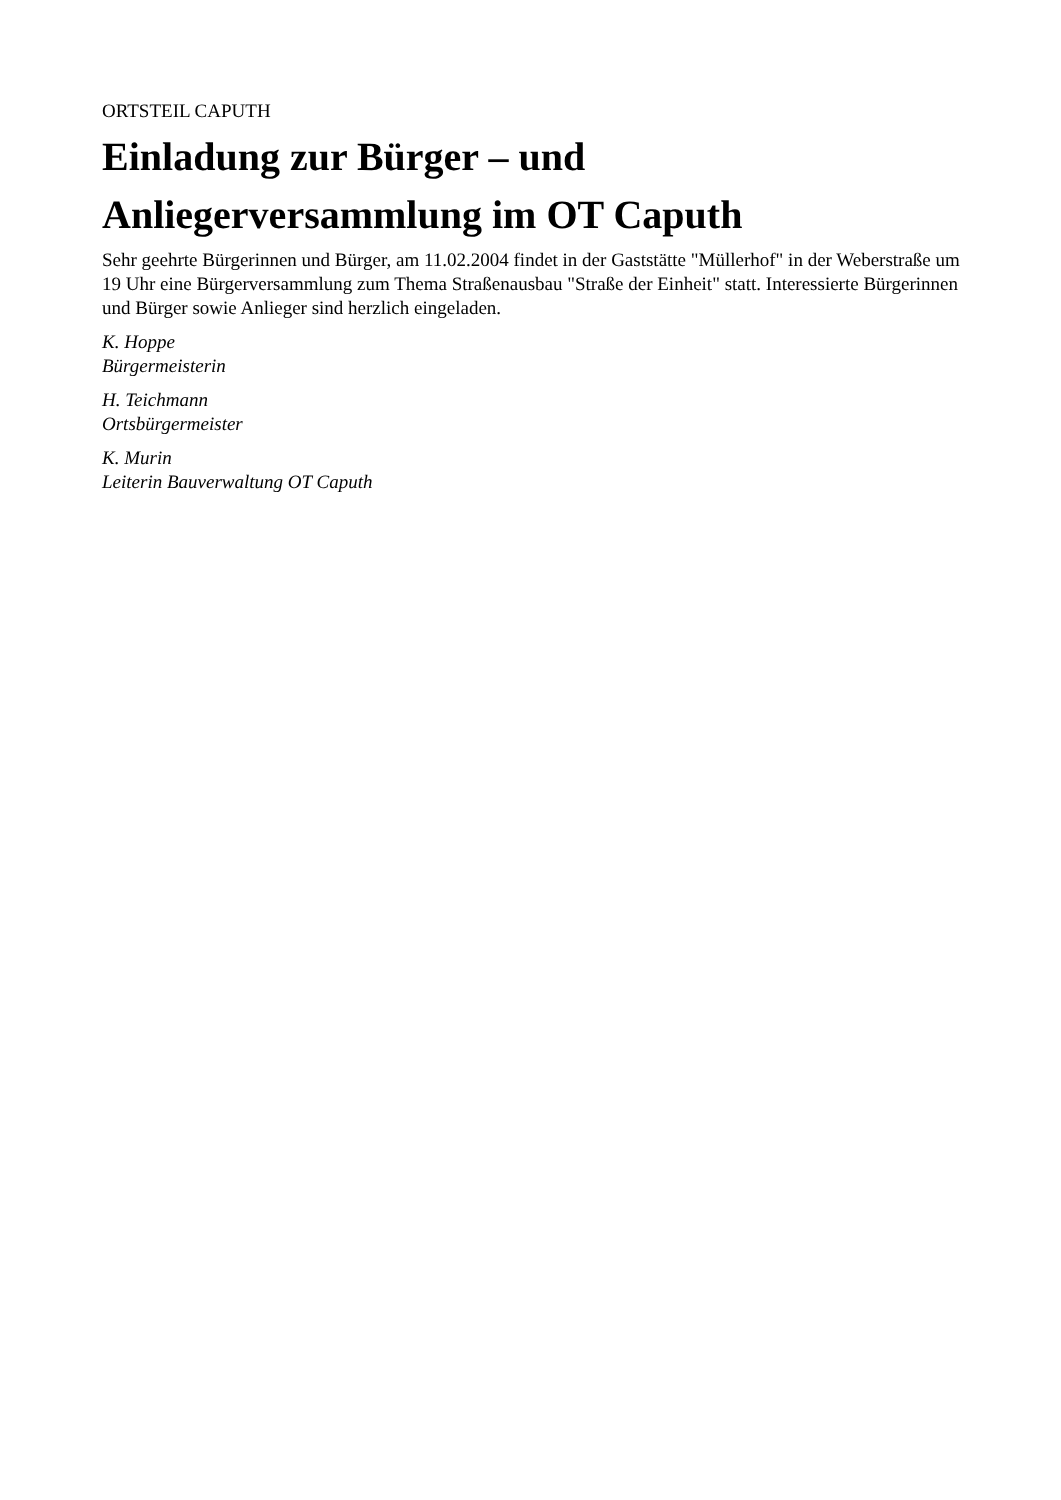ORTSTEIL CAPUTH
Einladung zur Bürger – und
Anliegerversammlung im OT Caputh
Sehr geehrte Bürgerinnen und Bürger, am 11.02.2004 findet in der Gaststätte "Müllerhof" in der Weberstraße um 19 Uhr eine Bürgerversammlung zum Thema Straßenausbau "Straße der Einheit" statt. Interessierte Bürgerinnen und Bürger sowie Anlieger sind herzlich eingeladen.
K. Hoppe
Bürgermeisterin
H. Teichmann
Ortsbürgermeister
K. Murin
Leiterin Bauverwaltung OT Caputh